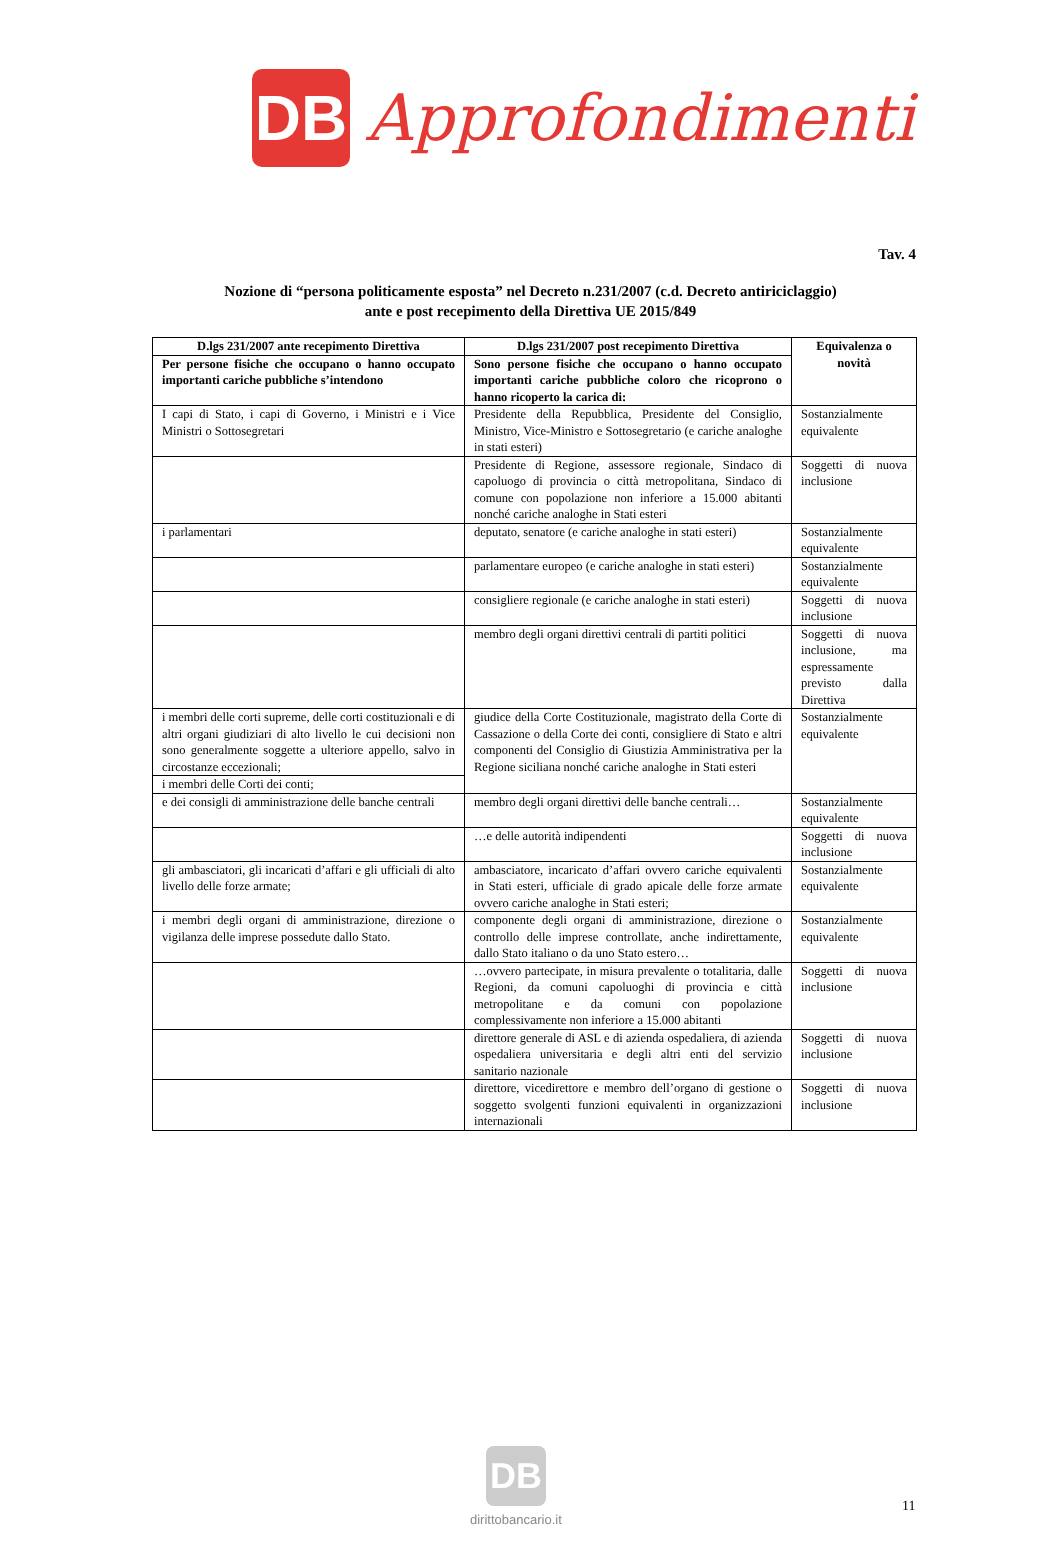DB
Approfondimenti
Tav. 4
Nozione di “persona politicamente esposta” nel Decreto n.231/2007 (c.d. Decreto antiriciclaggio)
ante e post recepimento della Direttiva UE 2015/849
| D.lgs 231/2007 ante recepimento Direttiva | D.lgs 231/2007 post recepimento Direttiva | Equivalenza o novità |
| --- | --- | --- |
| Per persone fisiche che occupano o hanno occupato importanti cariche pubbliche s’intendono | Sono persone fisiche che occupano o hanno occupato importanti cariche pubbliche coloro che ricoprono o hanno ricoperto la carica di: | |
| I capi di Stato, i capi di Governo, i Ministri e i Vice Ministri o Sottosegretari | Presidente della Repubblica, Presidente del Consiglio, Ministro, Vice-Ministro e Sottosegretario (e cariche analoghe in stati esteri) | Sostanzialmente equivalente |
| | Presidente di Regione, assessore regionale, Sindaco di capoluogo di provincia o città metropolitana, Sindaco di comune con popolazione non inferiore a 15.000 abitanti nonché cariche analoghe in Stati esteri | Soggetti di nuova inclusione |
| i parlamentari | deputato, senatore (e cariche analoghe in stati esteri) | Sostanzialmente equivalente |
| | parlamentare europeo (e cariche analoghe in stati esteri) | Sostanzialmente equivalente |
| | consigliere regionale (e cariche analoghe in stati esteri) | Soggetti di nuova inclusione |
| | membro degli organi direttivi centrali di partiti politici | Soggetti di nuova inclusione, ma espressamente previsto dalla Direttiva |
| i membri delle corti supreme, delle corti costituzionali e di altri organi giudiziari di alto livello le cui decisioni non sono generalmente soggette a ulteriore appello, salvo in circostanze eccezionali; | giudice della Corte Costituzionale, magistrato della Corte di Cassazione o della Corte dei conti, consigliere di Stato e altri componenti del Consiglio di Giustizia Amministrativa per la Regione siciliana nonché cariche analoghe in Stati esteri | Sostanzialmente equivalente |
| i membri delle Corti dei conti; | | |
| e dei consigli di amministrazione delle banche centrali | membro degli organi direttivi delle banche centrali… | Sostanzialmente equivalente |
| | …e delle autorità indipendenti | Soggetti di nuova inclusione |
| gli ambasciatori, gli incaricati d’affari e gli ufficiali di alto livello delle forze armate; | ambasciatore, incaricato d’affari ovvero cariche equivalenti in Stati esteri, ufficiale di grado apicale delle forze armate ovvero cariche analoghe in Stati esteri; | Sostanzialmente equivalente |
| i membri degli organi di amministrazione, direzione o vigilanza delle imprese possedute dallo Stato. | componente degli organi di amministrazione, direzione o controllo delle imprese controllate, anche indirettamente, dallo Stato italiano o da uno Stato estero… | Sostanzialmente equivalente |
| | …ovvero partecipate, in misura prevalente o totalitaria, dalle Regioni, da comuni capoluoghi di provincia e città metropolitane e da comuni con popolazione complessivamente non inferiore a 15.000 abitanti | Soggetti di nuova inclusione |
| | direttore generale di ASL e di azienda ospedaliera, di azienda ospedaliera universitaria e degli altri enti del servizio sanitario nazionale | Soggetti di nuova inclusione |
| | direttore, vicedirettore e membro dell’organo di gestione o soggetto svolgenti funzioni equivalenti in organizzazioni internazionali | Soggetti di nuova inclusione |
DB
dirittobancario.it
11